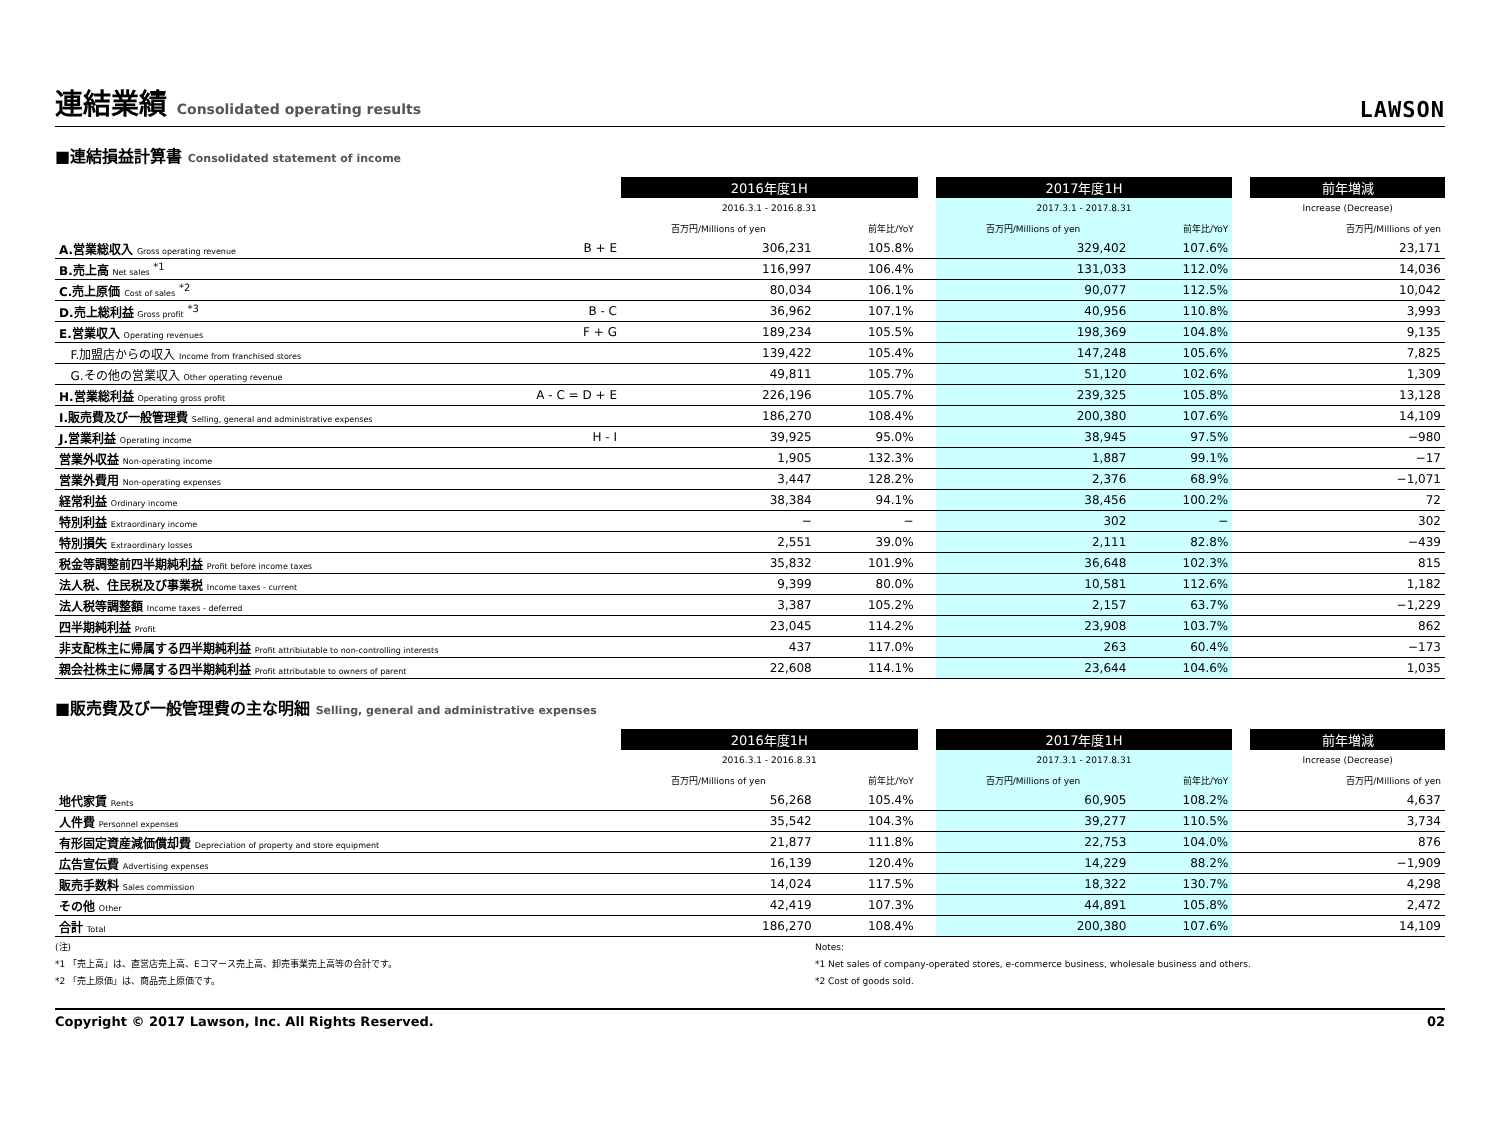連結業績 Consolidated operating results
LAWSON
■連結損益計算書 Consolidated statement of income
| | | 2016年度1H | | | 2017年度1H | | | 前年増減 |
| | | 2016.3.1 - 2016.8.31 | | | 2017.3.1 - 2017.8.31 | | | Increase (Decrease) |
| | | 百万円/Millions of yen | 前年比/YoY | | 百万円/Millions of yen | 前年比/YoY | | 百万円/Millions of yen |
| A.営業総収入 Gross operating revenue | B + E | 306,231 | 105.8% | | 329,402 | 107.6% | | 23,171 |
| B.売上高 Net sales <sup>*1</sup> | | 116,997 | 106.4% | | 131,033 | 112.0% | | 14,036 |
| C.売上原価 Cost of sales <sup>*2</sup> | | 80,034 | 106.1% | | 90,077 | 112.5% | | 10,042 |
| D.売上総利益 Gross profit <sup>*3</sup> | B - C | 36,962 | 107.1% | | 40,956 | 110.8% | | 3,993 |
| E.営業収入 Operating revenues | F + G | 189,234 | 105.5% | | 198,369 | 104.8% | | 9,135 |
| F.加盟店からの収入 Income from franchised stores | | 139,422 | 105.4% | | 147,248 | 105.6% | | 7,825 |
| G.その他の営業収入 Other operating revenue | | 49,811 | 105.7% | | 51,120 | 102.6% | | 1,309 |
| H.営業総利益 Operating gross profit | A - C = D + E | 226,196 | 105.7% | | 239,325 | 105.8% | | 13,128 |
| I.販売費及び一般管理費 Selling, general and administrative expenses | | 186,270 | 108.4% | | 200,380 | 107.6% | | 14,109 |
| J.営業利益 Operating income | H - I | 39,925 | 95.0% | | 38,945 | 97.5% | | −980 |
| 営業外収益 Non-operating income | | 1,905 | 132.3% | | 1,887 | 99.1% | | −17 |
| 営業外費用 Non-operating expenses | | 3,447 | 128.2% | | 2,376 | 68.9% | | −1,071 |
| 経常利益 Ordinary income | | 38,384 | 94.1% | | 38,456 | 100.2% | | 72 |
| 特別利益 Extraordinary income | | − | − | | 302 | − | | 302 |
| 特別損失 Extraordinary losses | | 2,551 | 39.0% | | 2,111 | 82.8% | | −439 |
| 税金等調整前四半期純利益 Profit before income taxes | | 35,832 | 101.9% | | 36,648 | 102.3% | | 815 |
| 法人税、住民税及び事業税 Income taxes - current | | 9,399 | 80.0% | | 10,581 | 112.6% | | 1,182 |
| 法人税等調整額 Income taxes - deferred | | 3,387 | 105.2% | | 2,157 | 63.7% | | −1,229 |
| 四半期純利益 Profit | | 23,045 | 114.2% | | 23,908 | 103.7% | | 862 |
| 非支配株主に帰属する四半期純利益 Profit attribiutable to non-controlling interests | | 437 | 117.0% | | 263 | 60.4% | | −173 |
| 親会社株主に帰属する四半期純利益 Profit attributable to owners of parent | | 22,608 | 114.1% | | 23,644 | 104.6% | | 1,035 |
■販売費及び一般管理費の主な明細 Selling, general and administrative expenses
| | | 2016年度1H | | | 2017年度1H | | | 前年増減 |
| | | 2016.3.1 - 2016.8.31 | | | 2017.3.1 - 2017.8.31 | | | Increase (Decrease) |
| | | 百万円/Millions of yen | 前年比/YoY | | 百万円/Millions of yen | 前年比/YoY | | 百万円/Millions of yen |
| 地代家賃 Rents | | 56,268 | 105.4% | | 60,905 | 108.2% | | 4,637 |
| 人件費 Personnel expenses | | 35,542 | 104.3% | | 39,277 | 110.5% | | 3,734 |
| 有形固定資産減価償却費 Depreciation of property and store equipment | | 21,877 | 111.8% | | 22,753 | 104.0% | | 876 |
| 広告宣伝費 Advertising expenses | | 16,139 | 120.4% | | 14,229 | 88.2% | | −1,909 |
| 販売手数料 Sales commission | | 14,024 | 117.5% | | 18,322 | 130.7% | | 4,298 |
| その他 Other | | 42,419 | 107.3% | | 44,891 | 105.8% | | 2,472 |
| 合計 Total | | 186,270 | 108.4% | | 200,380 | 107.6% | | 14,109 |
(注)
*1 「売上高」は、直営店売上高、Eコマース売上高、卸売事業売上高等の合計です。
*2 「売上原価」は、商品売上原価です。
Notes:
*1 Net sales of company-operated stores, e-commerce business, wholesale business and others.
*2 Cost of goods sold.
Copyright © 2017 Lawson, Inc. All Rights Reserved. 02